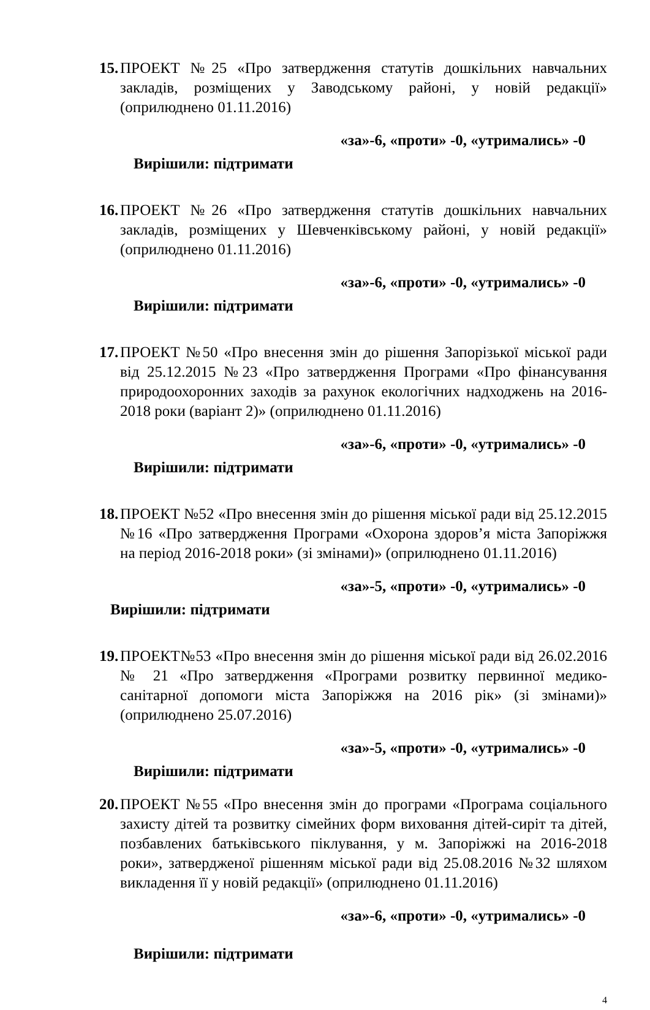15. ПРОЕКТ №25 «Про затвердження статутів дошкільних навчальних закладів, розміщених у Заводському районі, у новій редакції» (оприлюднено 01.11.2016)
«за»-6, «проти» -0, «утримались» -0
Вирішили: підтримати
16. ПРОЕКТ №26 «Про затвердження статутів дошкільних навчальних закладів, розміщених у Шевченківському районі, у новій редакції» (оприлюднено 01.11.2016)
«за»-6, «проти» -0, «утримались» -0
Вирішили: підтримати
17. ПРОЕКТ №50 «Про внесення змін до рішення Запорізької міської ради від 25.12.2015 №23 «Про затвердження Програми «Про фінансування природоохоронних заходів за рахунок екологічних надходжень на 2016-2018 роки (варіант 2)» (оприлюднено 01.11.2016)
«за»-6, «проти» -0, «утримались» -0
Вирішили: підтримати
18. ПРОЕКТ №52 «Про внесення змін до рішення міської ради від 25.12.2015 №16 «Про затвердження Програми «Охорона здоров’я міста Запоріжжя на період 2016-2018 роки» (зі змінами)» (оприлюднено 01.11.2016)
«за»-5, «проти» -0, «утримались» -0
Вирішили: підтримати
19. ПРОЕКТ№53 «Про внесення змін до рішення міської ради від 26.02.2016 № 21 «Про затвердження «Програми розвитку первинної медико-санітарної допомоги міста Запоріжжя на 2016 рік» (зі змінами)» (оприлюднено 25.07.2016)
«за»-5, «проти» -0, «утримались» -0
Вирішили: підтримати
20. ПРОЕКТ №55 «Про внесення змін до програми «Програма соціального захисту дітей та розвитку сімейних форм виховання дітей-сиріт та дітей, позбавлених батьківського піклування, у м. Запоріжжі на 2016-2018 роки», затвердженої рішенням міської ради від 25.08.2016 №32 шляхом викладення її у новій редакції» (оприлюднено 01.11.2016)
«за»-6, «проти» -0, «утримались» -0
Вирішили: підтримати
4